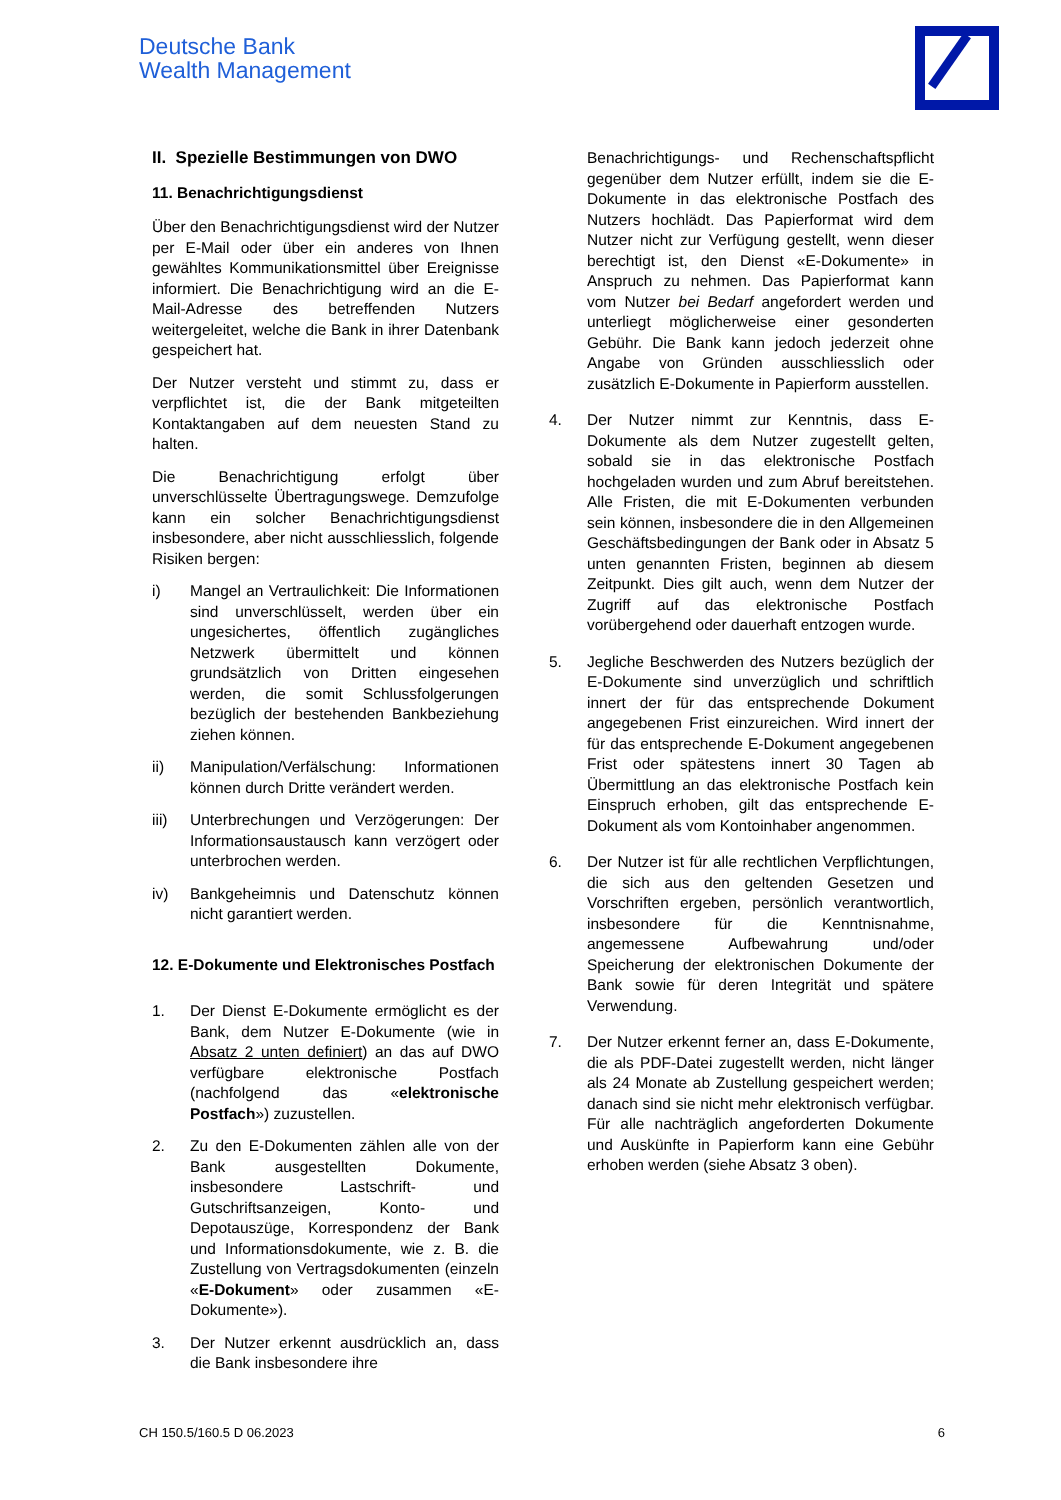Deutsche Bank
Wealth Management
II. Spezielle Bestimmungen von DWO
11. Benachrichtigungsdienst
Über den Benachrichtigungsdienst wird der Nutzer per E-Mail oder über ein anderes von Ihnen gewähltes Kommunikationsmittel über Ereignisse informiert. Die Benachrichtigung wird an die E-Mail-Adresse des betreffenden Nutzers weitergeleitet, welche die Bank in ihrer Datenbank gespeichert hat.
Der Nutzer versteht und stimmt zu, dass er verpflichtet ist, die der Bank mitgeteilten Kontaktangaben auf dem neuesten Stand zu halten.
Die Benachrichtigung erfolgt über unverschlüsselte Übertragungswege. Demzufolge kann ein solcher Benachrichtigungsdienst insbesondere, aber nicht ausschliesslich, folgende Risiken bergen:
i) Mangel an Vertraulichkeit: Die Informationen sind unverschlüsselt, werden über ein ungesichertes, öffentlich zugängliches Netzwerk übermittelt und können grundsätzlich von Dritten eingesehen werden, die somit Schlussfolgerungen bezüglich der bestehenden Bankbeziehung ziehen können.
ii) Manipulation/Verfälschung: Informationen können durch Dritte verändert werden.
iii) Unterbrechungen und Verzögerungen: Der Informationsaustausch kann verzögert oder unterbrochen werden.
iv) Bankgeheimnis und Datenschutz können nicht garantiert werden.
12. E-Dokumente und Elektronisches Postfach
1. Der Dienst E-Dokumente ermöglicht es der Bank, dem Nutzer E-Dokumente (wie in Absatz 2 unten definiert) an das auf DWO verfügbare elektronische Postfach (nachfolgend das «elektronische Postfach») zuzustellen.
2. Zu den E-Dokumenten zählen alle von der Bank ausgestellten Dokumente, insbesondere Lastschrift- und Gutschriftsanzeigen, Konto- und Depotauszüge, Korrespondenz der Bank und Informationsdokumente, wie z. B. die Zustellung von Vertragsdokumenten (einzeln «E-Dokument» oder zusammen «E-Dokumente»).
3. Der Nutzer erkennt ausdrücklich an, dass die Bank insbesondere ihre
Benachrichtigungs- und Rechenschaftspflicht gegenüber dem Nutzer erfüllt, indem sie die E-Dokumente in das elektronische Postfach des Nutzers hochlädt. Das Papierformat wird dem Nutzer nicht zur Verfügung gestellt, wenn dieser berechtigt ist, den Dienst «E-Dokumente» in Anspruch zu nehmen. Das Papierformat kann vom Nutzer bei Bedarf angefordert werden und unterliegt möglicherweise einer gesonderten Gebühr. Die Bank kann jedoch jederzeit ohne Angabe von Gründen ausschliesslich oder zusätzlich E-Dokumente in Papierform ausstellen.
4. Der Nutzer nimmt zur Kenntnis, dass E-Dokumente als dem Nutzer zugestellt gelten, sobald sie in das elektronische Postfach hochgeladen wurden und zum Abruf bereitstehen. Alle Fristen, die mit E-Dokumenten verbunden sein können, insbesondere die in den Allgemeinen Geschäftsbedingungen der Bank oder in Absatz 5 unten genannten Fristen, beginnen ab diesem Zeitpunkt. Dies gilt auch, wenn dem Nutzer der Zugriff auf das elektronische Postfach vorübergehend oder dauerhaft entzogen wurde.
5. Jegliche Beschwerden des Nutzers bezüglich der E-Dokumente sind unverzüglich und schriftlich innert der für das entsprechende Dokument angegebenen Frist einzureichen. Wird innert der für das entsprechende E-Dokument angegebenen Frist oder spätestens innert 30 Tagen ab Übermittlung an das elektronische Postfach kein Einspruch erhoben, gilt das entsprechende E-Dokument als vom Kontoinhaber angenommen.
6. Der Nutzer ist für alle rechtlichen Verpflichtungen, die sich aus den geltenden Gesetzen und Vorschriften ergeben, persönlich verantwortlich, insbesondere für die Kenntnisnahme, angemessene Aufbewahrung und/oder Speicherung der elektronischen Dokumente der Bank sowie für deren Integrität und spätere Verwendung.
7. Der Nutzer erkennt ferner an, dass E-Dokumente, die als PDF-Datei zugestellt werden, nicht länger als 24 Monate ab Zustellung gespeichert werden; danach sind sie nicht mehr elektronisch verfügbar. Für alle nachträglich angeforderten Dokumente und Auskünfte in Papierform kann eine Gebühr erhoben werden (siehe Absatz 3 oben).
CH 150.5/160.5 D 06.2023 6